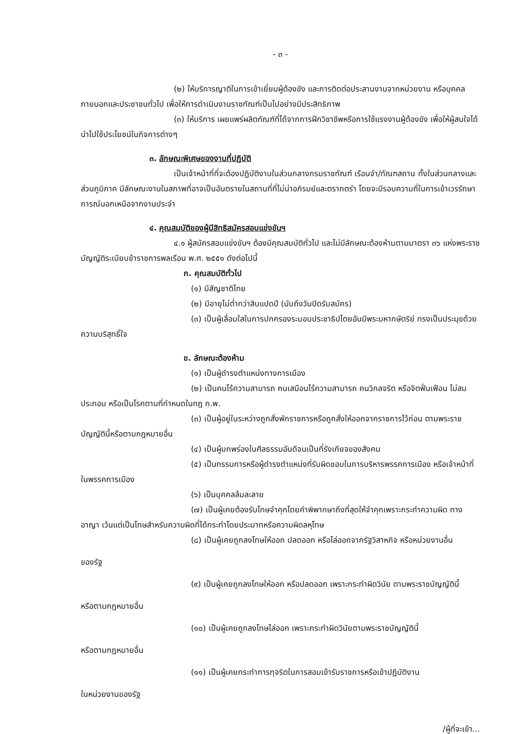- ๓ -
(๒) ให้บริการญาติในการเข้าเยี่ยมผู้ต้องขัง และการติดต่อประสานงานจากหน่วยงาน หรือบุคคลภายนอกและประชาชนทั่วไป เพื่อให้การดำเนินงานราชทัณฑ์เป็นไปอย่างมีประสิทธิภาพ
(๓) ให้บริการ เผยแพร่ผลิตภัณฑ์ที่ได้จากการฝึกวิชาชีพหรือการใช้แรงงานผู้ต้องขัง เพื่อให้ผู้สนใจได้นำไปใช้ประโยชน์ในกิจการต่างๆ
๓. ลักษณะพิเศษของงานที่ปฏิบัติ
เป็นเจ้าหน้าที่ที่จะต้องปฏิบัติงานในส่วนกลางกรมราชทัณฑ์ เรือนจำ/ทัณฑสถาน ทั้งในส่วนกลางและส่วนภูมิภาค มีลักษณะงานในสภาพที่อาจเป็นอันตรายในสถานที่ที่ไม่น่าอภิรมย์และตรากตรำ โดยจะมีรอบความถี่ในการเข้าเวรรักษาการณ์นอกเหนือจากงานประจำ
๔. คุณสมบัติของผู้มีสิทธิสมัครสอบแข่งขันฯ
๔.๑ ผู้สมัครสอบแข่งขันฯ ต้องมีคุณสมบัติทั่วไป และไม่มีลักษณะต้องห้ามตามมาตรา ๓๖ แห่งพระราชบัญญัติระเบียบข้าราชการพลเรือน พ.ศ. ๒๕๕๑ ดังต่อไปนี้
ก. คุณสมบัติทั่วไป
(๑) มีสัญชาติไทย
(๒) มีอายุไม่ต่ำกว่าสิบแปดปี (นับถึงวันปิดรับสมัคร)
(๓) เป็นผู้เลื่อมใสในการปกครองระบอบประชาธิปไตยอันมีพระมหากษัตริย์ ทรงเป็นประมุขด้วยความบริสุทธิ์ใจ
ข. ลักษณะต้องห้าม
(๑) เป็นผู้ดำรงตำแหน่งทางการเมือง
(๒) เป็นคนไร้ความสามารถ คนเสมือนไร้ความสามารถ คนวิกลจริต หรือจิตฟั่นเฟือน ไม่สมประกอบ หรือเป็นโรคตามที่กำหนดในกฎ ก.พ.
(๓) เป็นผู้อยู่ในระหว่างถูกสั่งพักราชการหรือถูกสั่งให้ออกจากราชการไว้ก่อน ตามพระราชบัญญัตินี้หรือตามกฎหมายอื่น
(๔) เป็นผู้บกพร่องในศีลธรรมอันดีจนเป็นที่รังเกียจของสังคม
(๕) เป็นกรรมการหรือผู้ดำรงตำแหน่งที่รับผิดชอบในการบริหารพรรคการเมือง หรือเจ้าหน้าที่ในพรรคการเมือง
(๖) เป็นบุคคลล้มละลาย
(๗) เป็นผู้เคยต้องรับโทษจำคุกโดยคำพิพากษาถึงที่สุดให้จำคุกเพราะกระทำความผิด ทางอาญา เว้นแต่เป็นโทษสำหรับความผิดที่ได้กระทำโดยประมาทหรือความผิดลหุโทษ
(๘) เป็นผู้เคยถูกลงโทษให้ออก ปลดออก หรือไล่ออกจากรัฐวิสาหกิจ หรือหน่วยงานอื่น
ของรัฐ
(๙) เป็นผู้เคยถูกลงโทษให้ออก หรือปลดออก เพราะกระทำผิดวินัย ตามพระราชบัญญัตินี้
หรือตามกฎหมายอื่น
(๑๐) เป็นผู้เคยถูกลงโทษไล่ออก เพราะกระทำผิดวินัยตามพระราชบัญญัตินี้
หรือตามกฎหมายอื่น
(๑๑) เป็นผู้เคยกระทำการทุจริตในการสอบเข้ารับราชการหรือเข้าปฏิบัติงาน
ในหน่วยงานของรัฐ
/ผู้ที่จะเข้า...